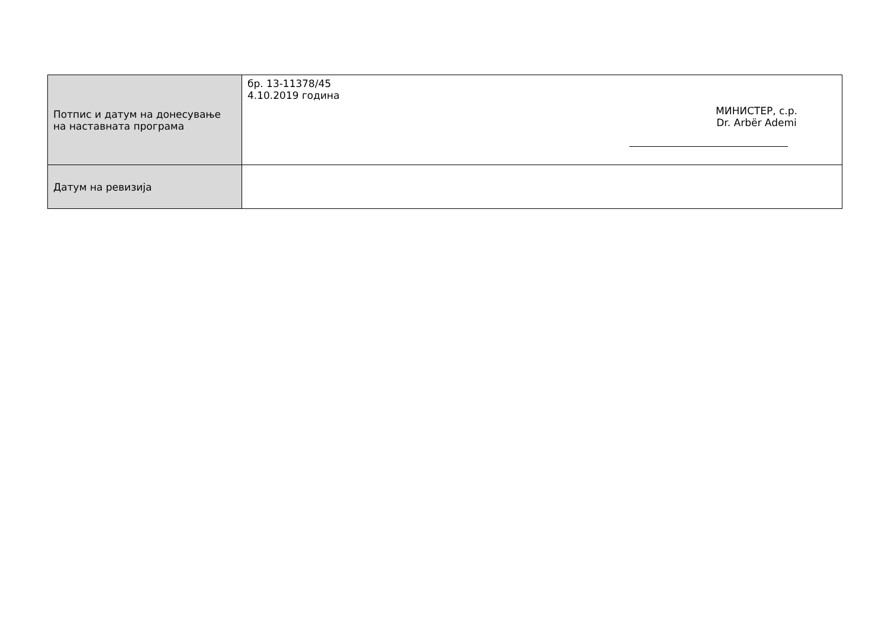| Потпис и датум на донесување на наставната програма | бр. 13-11378/45 4.10.2019 година МИНИСТЕР, с.р. Dr. Arbër Ademi |
| Датум на ревизија | |